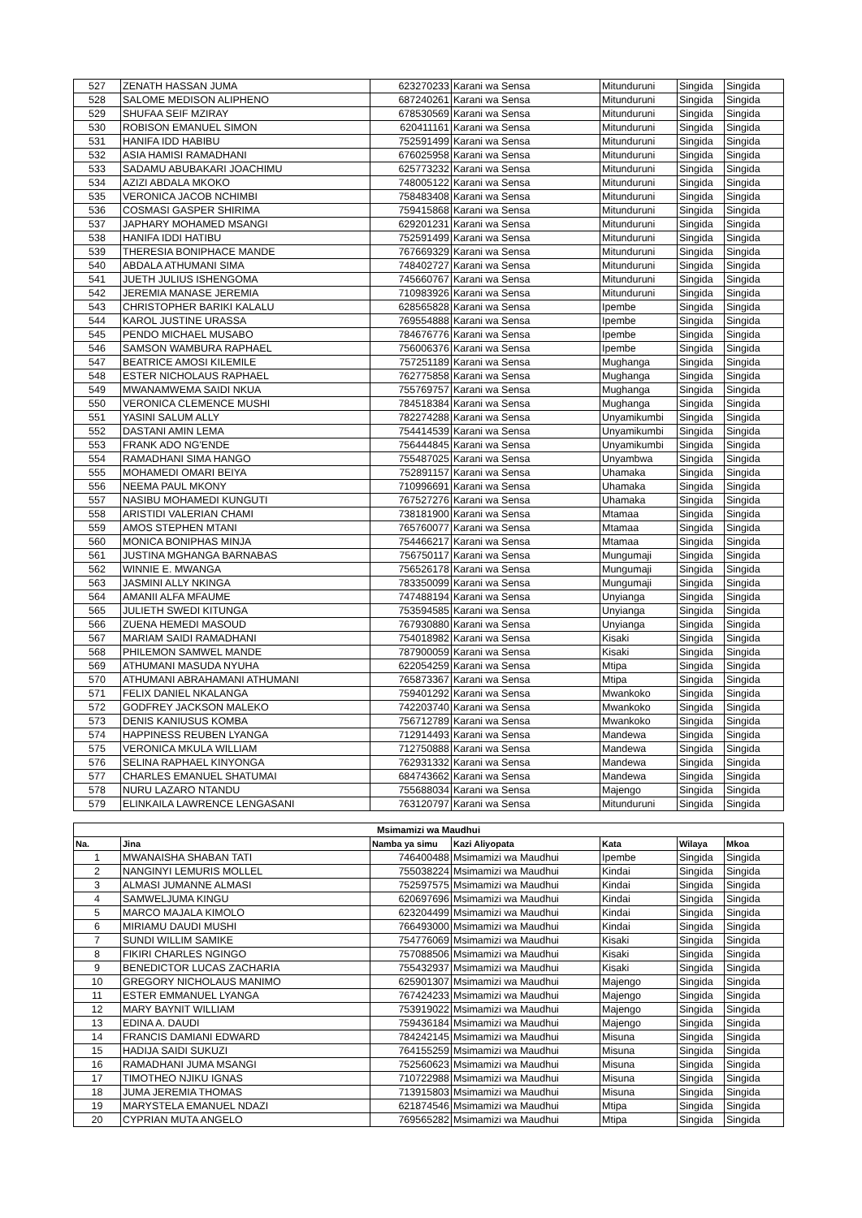| 527 | ZENATH HASSAN JUMA | 623270233 | Karani wa Sensa | Mitunduruni | Singida | Singida |
| 528 | SALOME MEDISON ALIPHENO | 687240261 | Karani wa Sensa | Mitunduruni | Singida | Singida |
| 529 | SHUFAA SEIF MZIRAY | 678530569 | Karani wa Sensa | Mitunduruni | Singida | Singida |
| 530 | ROBISON EMANUEL SIMON | 620411161 | Karani wa Sensa | Mitunduruni | Singida | Singida |
| 531 | HANIFA IDD HABIBU | 752591499 | Karani wa Sensa | Mitunduruni | Singida | Singida |
| 532 | ASIA HAMISI RAMADHANI | 676025958 | Karani wa Sensa | Mitunduruni | Singida | Singida |
| 533 | SADAMU ABUBAKARI JOACHIMU | 625773232 | Karani wa Sensa | Mitunduruni | Singida | Singida |
| 534 | AZIZI ABDALA MKOKO | 748005122 | Karani wa Sensa | Mitunduruni | Singida | Singida |
| 535 | VERONICA JACOB NCHIMBI | 758483408 | Karani wa Sensa | Mitunduruni | Singida | Singida |
| 536 | COSMASI GASPER SHIRIMA | 759415868 | Karani wa Sensa | Mitunduruni | Singida | Singida |
| 537 | JAPHARY MOHAMED MSANGI | 629201231 | Karani wa Sensa | Mitunduruni | Singida | Singida |
| 538 | HANIFA IDDI HATIBU | 752591499 | Karani wa Sensa | Mitunduruni | Singida | Singida |
| 539 | THERESIA BONIPHACE MANDE | 767669329 | Karani wa Sensa | Mitunduruni | Singida | Singida |
| 540 | ABDALA ATHUMANI SIMA | 748402727 | Karani wa Sensa | Mitunduruni | Singida | Singida |
| 541 | JUETH JULIUS ISHENGOMA | 745660767 | Karani wa Sensa | Mitunduruni | Singida | Singida |
| 542 | JEREMIA MANASE JEREMIA | 710983926 | Karani wa Sensa | Mitunduruni | Singida | Singida |
| 543 | CHRISTOPHER BARIKI KALALU | 628565828 | Karani wa Sensa | Ipembe | Singida | Singida |
| 544 | KAROL JUSTINE URASSA | 769554888 | Karani wa Sensa | Ipembe | Singida | Singida |
| 545 | PENDO MICHAEL MUSABO | 784676776 | Karani wa Sensa | Ipembe | Singida | Singida |
| 546 | SAMSON WAMBURA RAPHAEL | 756006376 | Karani wa Sensa | Ipembe | Singida | Singida |
| 547 | BEATRICE AMOSI KILEMILE | 757251189 | Karani wa Sensa | Mughanga | Singida | Singida |
| 548 | ESTER NICHOLAUS RAPHAEL | 762775858 | Karani wa Sensa | Mughanga | Singida | Singida |
| 549 | MWANAMWEMA SAIDI NKUA | 755769757 | Karani wa Sensa | Mughanga | Singida | Singida |
| 550 | VERONICA CLEMENCE MUSHI | 784518384 | Karani wa Sensa | Mughanga | Singida | Singida |
| 551 | YASINI SALUM ALLY | 782274288 | Karani wa Sensa | Unyamikumbi | Singida | Singida |
| 552 | DASTANI AMIN LEMA | 754414539 | Karani wa Sensa | Unyamikumbi | Singida | Singida |
| 553 | FRANK ADO NG'ENDE | 756444845 | Karani wa Sensa | Unyamikumbi | Singida | Singida |
| 554 | RAMADHANI SIMA HANGO | 755487025 | Karani wa Sensa | Unyambwa | Singida | Singida |
| 555 | MOHAMEDI OMARI BEIYA | 752891157 | Karani wa Sensa | Uhamaka | Singida | Singida |
| 556 | NEEMA PAUL MKONY | 710996691 | Karani wa Sensa | Uhamaka | Singida | Singida |
| 557 | NASIBU MOHAMEDI KUNGUTI | 767527276 | Karani wa Sensa | Uhamaka | Singida | Singida |
| 558 | ARISTIDI VALERIAN CHAMI | 738181900 | Karani wa Sensa | Mtamaa | Singida | Singida |
| 559 | AMOS STEPHEN MTANI | 765760077 | Karani wa Sensa | Mtamaa | Singida | Singida |
| 560 | MONICA BONIPHAS MINJA | 754466217 | Karani wa Sensa | Mtamaa | Singida | Singida |
| 561 | JUSTINA MGHANGA BARNABAS | 756750117 | Karani wa Sensa | Mungumaji | Singida | Singida |
| 562 | WINNIE E. MWANGA | 756526178 | Karani wa Sensa | Mungumaji | Singida | Singida |
| 563 | JASMINI ALLY NKINGA | 783350099 | Karani wa Sensa | Mungumaji | Singida | Singida |
| 564 | AMANII ALFA MFAUME | 747488194 | Karani wa Sensa | Unyianga | Singida | Singida |
| 565 | JULIETH SWEDI KITUNGA | 753594585 | Karani wa Sensa | Unyianga | Singida | Singida |
| 566 | ZUENA HEMEDI MASOUD | 767930880 | Karani wa Sensa | Unyianga | Singida | Singida |
| 567 | MARIAM SAIDI RAMADHANI | 754018982 | Karani wa Sensa | Kisaki | Singida | Singida |
| 568 | PHILEMON SAMWEL MANDE | 787900059 | Karani wa Sensa | Kisaki | Singida | Singida |
| 569 | ATHUMANI MASUDA NYUHA | 622054259 | Karani wa Sensa | Mtipa | Singida | Singida |
| 570 | ATHUMANI ABRAHAMANI ATHUMANI | 765873367 | Karani wa Sensa | Mtipa | Singida | Singida |
| 571 | FELIX DANIEL NKALANGA | 759401292 | Karani wa Sensa | Mwankoko | Singida | Singida |
| 572 | GODFREY JACKSON MALEKO | 742203740 | Karani wa Sensa | Mwankoko | Singida | Singida |
| 573 | DENIS KANIUSUS KOMBA | 756712789 | Karani wa Sensa | Mwankoko | Singida | Singida |
| 574 | HAPPINESS REUBEN LYANGA | 712914493 | Karani wa Sensa | Mandewa | Singida | Singida |
| 575 | VERONICA MKULA WILLIAM | 712750888 | Karani wa Sensa | Mandewa | Singida | Singida |
| 576 | SELINA RAPHAEL KINYONGA | 762931332 | Karani wa Sensa | Mandewa | Singida | Singida |
| 577 | CHARLES EMANUEL SHATUMAI | 684743662 | Karani wa Sensa | Mandewa | Singida | Singida |
| 578 | NURU LAZARO NTANDU | 755688034 | Karani wa Sensa | Majengo | Singida | Singida |
| 579 | ELINKAILA LAWRENCE LENGASANI | 763120797 | Karani wa Sensa | Mitunduruni | Singida | Singida |
| Msimamizi wa Maudhui | | | | | | |
| --- | --- | --- | --- | --- | --- | --- |
| Na. | Jina | Namba ya simu | Kazi Aliyopata | Kata | Wilaya | Mkoa |
| 1 | MWANAISHA SHABAN TATI | 746400488 | Msimamizi wa Maudhui | Ipembe | Singida | Singida |
| 2 | NANGINYI LEMURIS MOLLEL | 755038224 | Msimamizi wa Maudhui | Kindai | Singida | Singida |
| 3 | ALMASI JUMANNE ALMASI | 752597575 | Msimamizi wa Maudhui | Kindai | Singida | Singida |
| 4 | SAMWELJUMA KINGU | 620697696 | Msimamizi wa Maudhui | Kindai | Singida | Singida |
| 5 | MARCO MAJALA KIMOLO | 623204499 | Msimamizi wa Maudhui | Kindai | Singida | Singida |
| 6 | MIRIAMU DAUDI MUSHI | 766493000 | Msimamizi wa Maudhui | Kindai | Singida | Singida |
| 7 | SUNDI WILLIM SAMIKE | 754776069 | Msimamizi wa Maudhui | Kisaki | Singida | Singida |
| 8 | FIKIRI CHARLES NGINGO | 757088506 | Msimamizi wa Maudhui | Kisaki | Singida | Singida |
| 9 | BENEDICTOR LUCAS ZACHARIA | 755432937 | Msimamizi wa Maudhui | Kisaki | Singida | Singida |
| 10 | GREGORY NICHOLAUS MANIMO | 625901307 | Msimamizi wa Maudhui | Majengo | Singida | Singida |
| 11 | ESTER EMMANUEL LYANGA | 767424233 | Msimamizi wa Maudhui | Majengo | Singida | Singida |
| 12 | MARY BAYNIT WILLIAM | 753919022 | Msimamizi wa Maudhui | Majengo | Singida | Singida |
| 13 | EDINA A. DAUDI | 759436184 | Msimamizi wa Maudhui | Majengo | Singida | Singida |
| 14 | FRANCIS DAMIANI EDWARD | 784242145 | Msimamizi wa Maudhui | Misuna | Singida | Singida |
| 15 | HADIJA SAIDI SUKUZI | 764155259 | Msimamizi wa Maudhui | Misuna | Singida | Singida |
| 16 | RAMADHANI JUMA MSANGI | 752560623 | Msimamizi wa Maudhui | Misuna | Singida | Singida |
| 17 | TIMOTHEO NJIKU IGNAS | 710722988 | Msimamizi wa Maudhui | Misuna | Singida | Singida |
| 18 | JUMA JEREMIA THOMAS | 713915803 | Msimamizi wa Maudhui | Misuna | Singida | Singida |
| 19 | MARYSTELA EMANUEL NDAZI | 621874546 | Msimamizi wa Maudhui | Mtipa | Singida | Singida |
| 20 | CYPRIAN MUTA ANGELO | 769565282 | Msimamizi wa Maudhui | Mtipa | Singida | Singida |